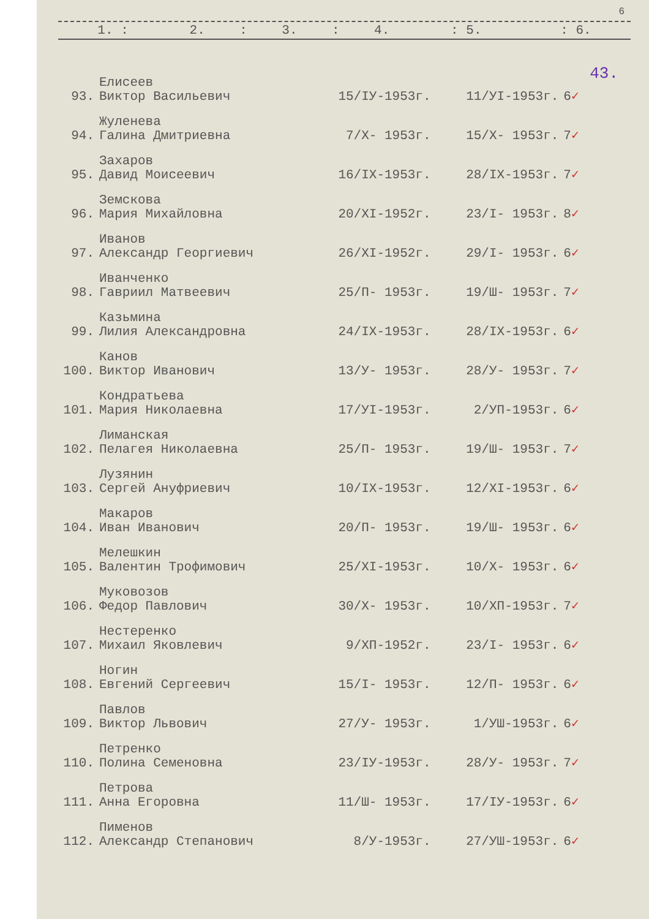6
| 1. : | 2. | : | 3. | : | 4. | : 5. | : 6. |
43.
| 93. | Елисеев Виктор Васильевич | 15/IУ-1953г. | 11/УI-1953г. | 6 ✓ |
| 94. | Жуленева Галина Дмитриевна | 7/Х- 1953г. | 15/Х- 1953г. | 7 ✓ |
| 95. | Захаров Давид Моисеевич | 16/IХ-1953г. | 28/IХ-1953г. | 7 ✓ |
| 96. | Земскова Мария Михайловна | 20/ХI-1952г. | 23/I- 1953г. | 8 ✓ |
| 97. | Иванов Александр Георгиевич | 26/ХI-1952г. | 29/I- 1953г. | 6 ✓ |
| 98. | Иванченко Гавриил Матвеевич | 25/П- 1953г. | 19/Ш- 1953г. | 7 ✓ |
| 99. | Казьмина Лилия Александровна | 24/IХ-1953г. | 28/IХ-1953г. | 6 ✓ |
| 100. | Канов Виктор Иванович | 13/У- 1953г. | 28/У- 1953г. | 7 ✓ |
| 101. | Кондратьева Мария Николаевна | 17/УI-1953г. | 2/УП-1953г. | 6 ✓ |
| 102. | Лиманская Пелагея Николаевна | 25/П- 1953г. | 19/Ш- 1953г. | 7 ✓ |
| 103. | Лузянин Сергей Ануфриевич | 10/IХ-1953г. | 12/ХI-1953г. | 6 ✓ |
| 104. | Макаров Иван Иванович | 20/П- 1953г. | 19/Ш- 1953г. | 6 ✓ |
| 105. | Мелешкин Валентин Трофимович | 25/ХI-1953г. | 10/Х- 1953г. | 6 ✓ |
| 106. | Муковозов Федор Павлович | 30/Х- 1953г. | 10/ХП-1953г. | 7 ✓ |
| 107. | Нестеренко Михаил Яковлевич | 9/ХП-1952г. | 23/I- 1953г. | 6 ✓ |
| 108. | Ногин Евгений Сергеевич | 15/I- 1953г. | 12/П- 1953г. | 6 ✓ |
| 109. | Павлов Виктор Львович | 27/У- 1953г. | 1/УШ-1953г. | 6 ✓ |
| 110. | Петренко Полина Семеновна | 23/IУ-1953г. | 28/У- 1953г. | 7 ✓ |
| 111. | Петрова Анна Егоровна | 11/Ш- 1953г. | 17/IУ-1953г. | 6 ✓ |
| 112. | Пименов Александр Степанович | 8/У-1953г. | 27/УШ-1953г. | 6 ✓ |